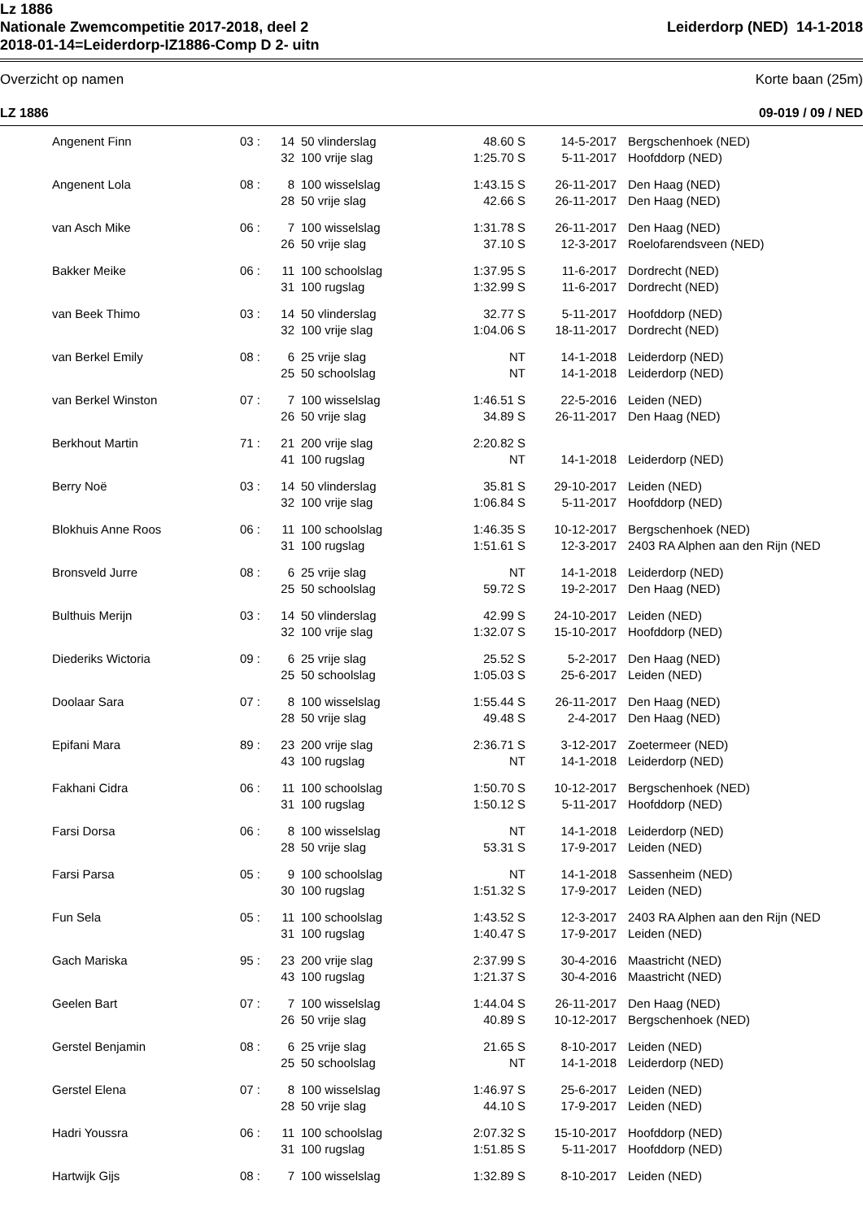Lz 1886
Nationale Zwemcompetitie 2017-2018, deel 2 Leiderdorp (NED) 14-1-2018
2018-01-14=Leiderdorp-IZ1886-Comp D 2- uitn
Overzicht op namen Korte baan (25m)
LZ 1886 09-019 / 09 / NED
| Angenent Finn | 03 : | 14 | 50 vlinderslag | 48.60 S | 14-5-2017 | Bergschenhoek (NED) |
| | | 32 | 100 vrije slag | 1:25.70 S | 5-11-2017 | Hoofddorp (NED) |
| Angenent Lola | 08 : | 8 | 100 wisselslag | 1:43.15 S | 26-11-2017 | Den Haag (NED) |
| | | 28 | 50 vrije slag | 42.66 S | 26-11-2017 | Den Haag (NED) |
| van Asch Mike | 06 : | 7 | 100 wisselslag | 1:31.78 S | 26-11-2017 | Den Haag (NED) |
| | | 26 | 50 vrije slag | 37.10 S | 12-3-2017 | Roelofarendsveen (NED) |
| Bakker Meike | 06 : | 11 | 100 schoolslag | 1:37.95 S | 11-6-2017 | Dordrecht (NED) |
| | | 31 | 100 rugslag | 1:32.99 S | 11-6-2017 | Dordrecht (NED) |
| van Beek Thimo | 03 : | 14 | 50 vlinderslag | 32.77 S | 5-11-2017 | Hoofddorp (NED) |
| | | 32 | 100 vrije slag | 1:04.06 S | 18-11-2017 | Dordrecht (NED) |
| van Berkel Emily | 08 : | 6 | 25 vrije slag | NT | 14-1-2018 | Leiderdorp (NED) |
| | | 25 | 50 schoolslag | NT | 14-1-2018 | Leiderdorp (NED) |
| van Berkel Winston | 07 : | 7 | 100 wisselslag | 1:46.51 S | 22-5-2016 | Leiden (NED) |
| | | 26 | 50 vrije slag | 34.89 S | 26-11-2017 | Den Haag (NED) |
| Berkhout Martin | 71 : | 21 | 200 vrije slag | 2:20.82 S | | |
| | | 41 | 100 rugslag | NT | 14-1-2018 | Leiderdorp (NED) |
| Berry Noë | 03 : | 14 | 50 vlinderslag | 35.81 S | 29-10-2017 | Leiden (NED) |
| | | 32 | 100 vrije slag | 1:06.84 S | 5-11-2017 | Hoofddorp (NED) |
| Blokhuis Anne Roos | 06 : | 11 | 100 schoolslag | 1:46.35 S | 10-12-2017 | Bergschenhoek (NED) |
| | | 31 | 100 rugslag | 1:51.61 S | 12-3-2017 | 2403 RA Alphen aan den Rijn (NED |
| Bronsveld Jurre | 08 : | 6 | 25 vrije slag | NT | 14-1-2018 | Leiderdorp (NED) |
| | | 25 | 50 schoolslag | 59.72 S | 19-2-2017 | Den Haag (NED) |
| Bulthuis Merijn | 03 : | 14 | 50 vlinderslag | 42.99 S | 24-10-2017 | Leiden (NED) |
| | | 32 | 100 vrije slag | 1:32.07 S | 15-10-2017 | Hoofddorp (NED) |
| Diederiks Wictoria | 09 : | 6 | 25 vrije slag | 25.52 S | 5-2-2017 | Den Haag (NED) |
| | | 25 | 50 schoolslag | 1:05.03 S | 25-6-2017 | Leiden (NED) |
| Doolaar Sara | 07 : | 8 | 100 wisselslag | 1:55.44 S | 26-11-2017 | Den Haag (NED) |
| | | 28 | 50 vrije slag | 49.48 S | 2-4-2017 | Den Haag (NED) |
| Epifani Mara | 89 : | 23 | 200 vrije slag | 2:36.71 S | 3-12-2017 | Zoetermeer (NED) |
| | | 43 | 100 rugslag | NT | 14-1-2018 | Leiderdorp (NED) |
| Fakhani Cidra | 06 : | 11 | 100 schoolslag | 1:50.70 S | 10-12-2017 | Bergschenhoek (NED) |
| | | 31 | 100 rugslag | 1:50.12 S | 5-11-2017 | Hoofddorp (NED) |
| Farsi Dorsa | 06 : | 8 | 100 wisselslag | NT | 14-1-2018 | Leiderdorp (NED) |
| | | 28 | 50 vrije slag | 53.31 S | 17-9-2017 | Leiden (NED) |
| Farsi Parsa | 05 : | 9 | 100 schoolslag | NT | 14-1-2018 | Sassenheim (NED) |
| | | 30 | 100 rugslag | 1:51.32 S | 17-9-2017 | Leiden (NED) |
| Fun Sela | 05 : | 11 | 100 schoolslag | 1:43.52 S | 12-3-2017 | 2403 RA Alphen aan den Rijn (NED |
| | | 31 | 100 rugslag | 1:40.47 S | 17-9-2017 | Leiden (NED) |
| Gach Mariska | 95 : | 23 | 200 vrije slag | 2:37.99 S | 30-4-2016 | Maastricht (NED) |
| | | 43 | 100 rugslag | 1:21.37 S | 30-4-2016 | Maastricht (NED) |
| Geelen Bart | 07 : | 7 | 100 wisselslag | 1:44.04 S | 26-11-2017 | Den Haag (NED) |
| | | 26 | 50 vrije slag | 40.89 S | 10-12-2017 | Bergschenhoek (NED) |
| Gerstel Benjamin | 08 : | 6 | 25 vrije slag | 21.65 S | 8-10-2017 | Leiden (NED) |
| | | 25 | 50 schoolslag | NT | 14-1-2018 | Leiderdorp (NED) |
| Gerstel Elena | 07 : | 8 | 100 wisselslag | 1:46.97 S | 25-6-2017 | Leiden (NED) |
| | | 28 | 50 vrije slag | 44.10 S | 17-9-2017 | Leiden (NED) |
| Hadri Youssra | 06 : | 11 | 100 schoolslag | 2:07.32 S | 15-10-2017 | Hoofddorp (NED) |
| | | 31 | 100 rugslag | 1:51.85 S | 5-11-2017 | Hoofddorp (NED) |
| Hartwijk Gijs | 08 : | 7 | 100 wisselslag | 1:32.89 S | 8-10-2017 | Leiden (NED) |